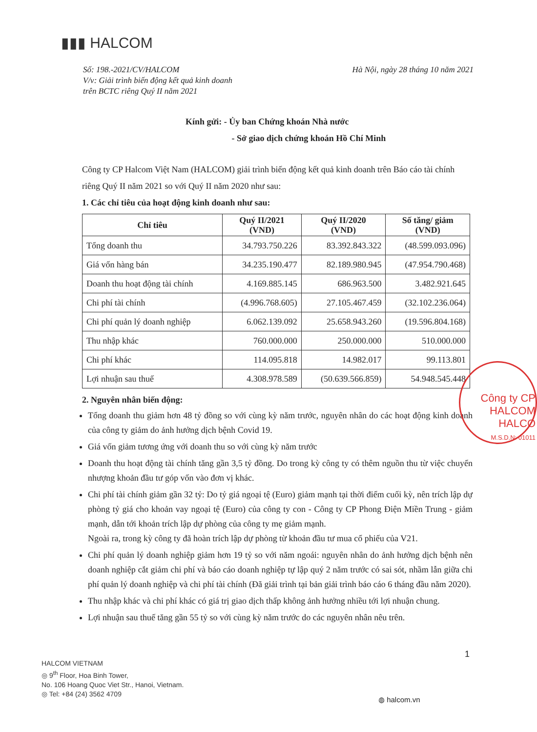▮▮▮ HALCOM
Số: 198.-2021/CV/HALCOM Hà Nội, ngày 28 tháng 10 năm 2021
V/v: Giải trình biến động kết quả kinh doanh
trên BCTC riêng Quý II năm 2021
Kính gửi: - Ủy ban Chứng khoán Nhà nước
- Sở giao dịch chứng khoán Hồ Chí Minh
Công ty CP Halcom Việt Nam (HALCOM) giải trình biến động kết quả kinh doanh trên Báo cáo tài chính riêng Quý II năm 2021 so với Quý II năm 2020 như sau:
1. Các chỉ tiêu của hoạt động kinh doanh như sau:
| Chỉ tiêu | Quý II/2021 (VND) | Quý II/2020 (VND) | Số tăng/ giảm (VND) |
| --- | --- | --- | --- |
| Tổng doanh thu | 34.793.750.226 | 83.392.843.322 | (48.599.093.096) |
| Giá vốn hàng bán | 34.235.190.477 | 82.189.980.945 | (47.954.790.468) |
| Doanh thu hoạt động tài chính | 4.169.885.145 | 686.963.500 | 3.482.921.645 |
| Chi phí tài chính | (4.996.768.605) | 27.105.467.459 | (32.102.236.064) |
| Chi phí quản lý doanh nghiệp | 6.062.139.092 | 25.658.943.260 | (19.596.804.168) |
| Thu nhập khác | 760.000.000 | 250.000.000 | 510.000.000 |
| Chi phí khác | 114.095.818 | 14.982.017 | 99.113.801 |
| Lợi nhuận sau thuế | 4.308.978.589 | (50.639.566.859) | 54.948.545.448 |
2. Nguyên nhân biến động:
Tổng doanh thu giảm hơn 48 tỷ đồng so với cùng kỳ năm trước, nguyên nhân do các hoạt động kinh doanh của công ty giảm do ảnh hưởng dịch bệnh Covid 19.
Giá vốn giảm tương ứng với doanh thu so với cùng kỳ năm trước
Doanh thu hoạt động tài chính tăng gần 3,5 tỷ đồng. Do trong kỳ công ty có thêm nguồn thu từ việc chuyển nhượng khoản đầu tư góp vốn vào đơn vị khác.
Chi phí tài chính giảm gần 32 tỷ: Do tỷ giá ngoại tệ (Euro) giảm mạnh tại thời điểm cuối kỳ, nên trích lập dự phòng tỷ giá cho khoản vay ngoại tệ (Euro) của công ty con - Công ty CP Phong Điện Miền Trung - giảm mạnh, dẫn tới khoản trích lập dự phòng của công ty mẹ giảm mạnh.
Ngoài ra, trong kỳ công ty đã hoàn trích lập dự phòng từ khoản đầu tư mua cổ phiếu của V21.
Chi phí quản lý doanh nghiệp giảm hơn 19 tỷ so với năm ngoái: nguyên nhân do ảnh hưởng dịch bệnh nên doanh nghiệp cắt giảm chi phí và báo cáo doanh nghiệp tự lập quý 2 năm trước có sai sót, nhầm lẫn giữa chi phí quản lý doanh nghiệp và chi phí tài chính (Đã giải trình tại bản giải trình báo cáo 6 tháng đầu năm 2020).
Thu nhập khác và chi phí khác có giá trị giao dịch thấp không ảnh hưởng nhiều tới lợi nhuận chung.
Lợi nhuận sau thuế tăng gần 55 tỷ so với cùng kỳ năm trước do các nguyên nhân nêu trên.
Công ty CP HALCOM
HALCO
M.S.D.N: 01011
1
HALCOM VIETNAM
◎ 9<sup>th</sup> Floor, Hoa Binh Tower,
No. 106 Hoang Quoc Viet Str., Hanoi, Vietnam.
◎ Tel: +84 (24) 3562 4709
◍ halcom.vn